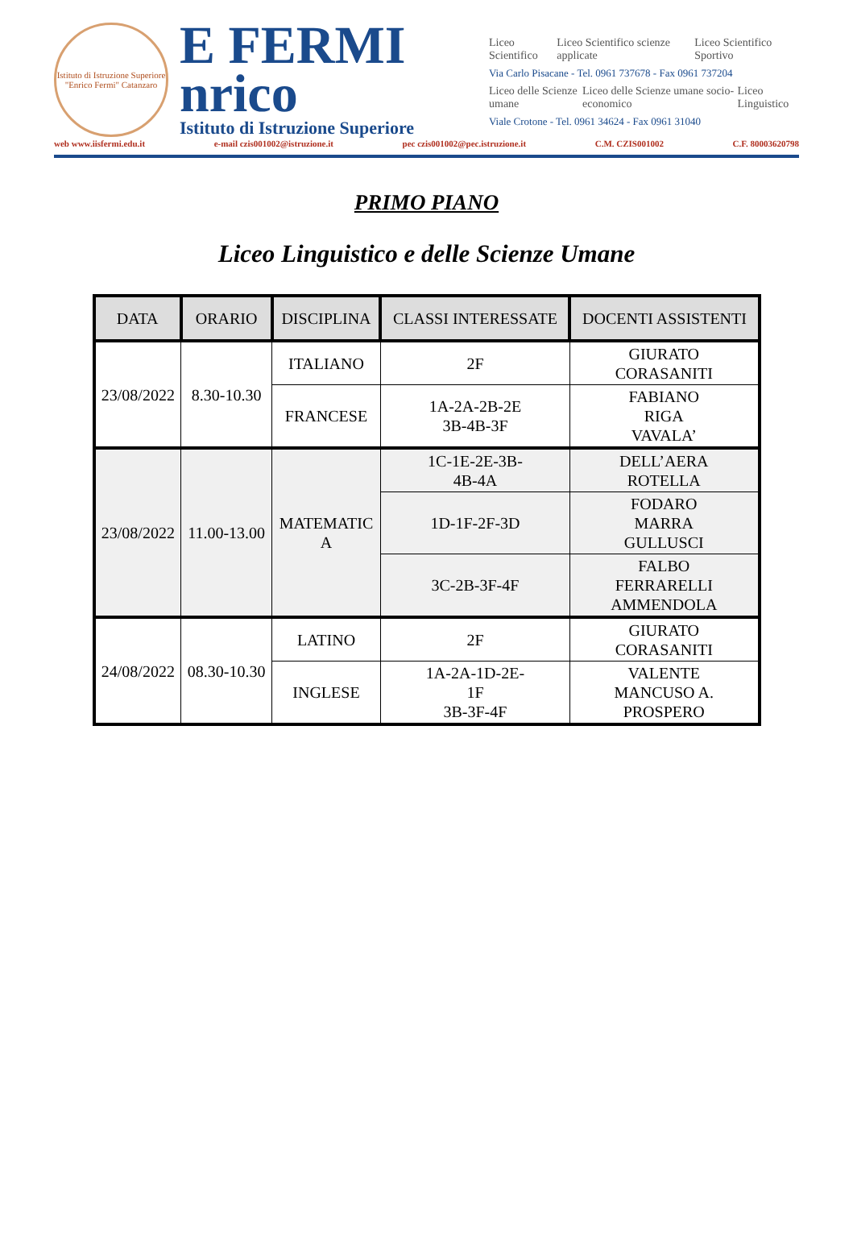Istituto di Istruzione Superiore "Enrico Fermi" Catanzaro
E FERMI
nrico
Istituto di Istruzione Superiore
Liceo Scientifico Liceo Scientifico scienze applicate Liceo Scientifico Sportivo
Via Carlo Pisacane - Tel. 0961 737678 - Fax 0961 737204
Liceo delle Scienze umane Liceo delle Scienze umane socio-economico Liceo Linguistico
Viale Crotone - Tel. 0961 34624 - Fax 0961 31040
web www.iisfermi.edu.it e-mail czis001002@istruzione.it pec czis001002@pec.istruzione.it C.M. CZIS001002 C.F. 80003620798
PRIMO PIANO
Liceo Linguistico e delle Scienze Umane
| DATA | ORARIO | DISCIPLINA | CLASSI INTERESSATE | DOCENTI ASSISTENTI |
| --- | --- | --- | --- | --- |
| 23/08/2022 | 8.30-10.30 | ITALIANO | 2F | GIURATO CORASANITI |
| | | FRANCESE | 1A-2A-2B-2E 3B-4B-3F | FABIANO RIGA VAVALA’ |
| 23/08/2022 | 11.00-13.00 | MATEMATIC A | 1C-1E-2E-3B- 4B-4A | DELL’AERA ROTELLA |
| | | | 1D-1F-2F-3D | FODARO MARRA GULLUSCI |
| | | | 3C-2B-3F-4F | FALBO FERRARELLI AMMENDOLA |
| 24/08/2022 | 08.30-10.30 | LATINO | 2F | GIURATO CORASANITI |
| | | INGLESE | 1A-2A-1D-2E- 1F 3B-3F-4F | VALENTE MANCUSO A. PROSPERO |